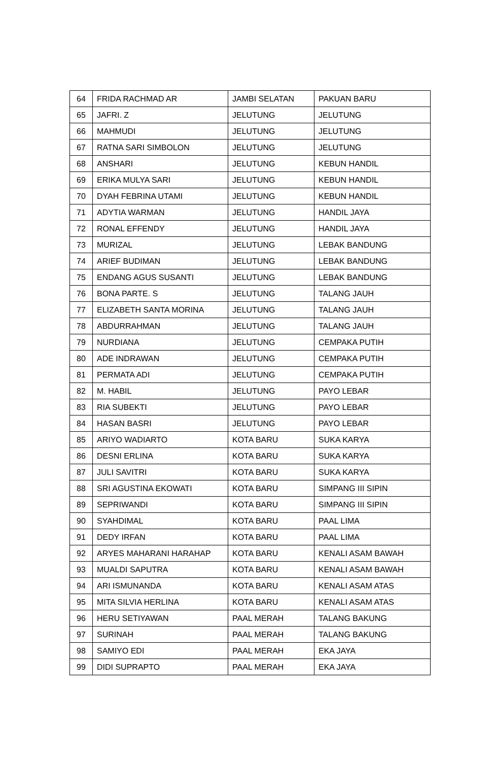| 64 | FRIDA RACHMAD AR | JAMBI SELATAN | PAKUAN BARU |
| 65 | JAFRI. Z | JELUTUNG | JELUTUNG |
| 66 | MAHMUDI | JELUTUNG | JELUTUNG |
| 67 | RATNA SARI SIMBOLON | JELUTUNG | JELUTUNG |
| 68 | ANSHARI | JELUTUNG | KEBUN HANDIL |
| 69 | ERIKA MULYA SARI | JELUTUNG | KEBUN HANDIL |
| 70 | DYAH FEBRINA UTAMI | JELUTUNG | KEBUN HANDIL |
| 71 | ADYTIA WARMAN | JELUTUNG | HANDIL JAYA |
| 72 | RONAL EFFENDY | JELUTUNG | HANDIL JAYA |
| 73 | MURIZAL | JELUTUNG | LEBAK BANDUNG |
| 74 | ARIEF BUDIMAN | JELUTUNG | LEBAK BANDUNG |
| 75 | ENDANG AGUS SUSANTI | JELUTUNG | LEBAK BANDUNG |
| 76 | BONA PARTE. S | JELUTUNG | TALANG JAUH |
| 77 | ELIZABETH SANTA MORINA | JELUTUNG | TALANG JAUH |
| 78 | ABDURRAHMAN | JELUTUNG | TALANG JAUH |
| 79 | NURDIANA | JELUTUNG | CEMPAKA PUTIH |
| 80 | ADE INDRAWAN | JELUTUNG | CEMPAKA PUTIH |
| 81 | PERMATA ADI | JELUTUNG | CEMPAKA PUTIH |
| 82 | M. HABIL | JELUTUNG | PAYO LEBAR |
| 83 | RIA SUBEKTI | JELUTUNG | PAYO LEBAR |
| 84 | HASAN BASRI | JELUTUNG | PAYO LEBAR |
| 85 | ARIYO WADIARTO | KOTA BARU | SUKA KARYA |
| 86 | DESNI ERLINA | KOTA BARU | SUKA KARYA |
| 87 | JULI SAVITRI | KOTA BARU | SUKA KARYA |
| 88 | SRI AGUSTINA EKOWATI | KOTA BARU | SIMPANG III SIPIN |
| 89 | SEPRIWANDI | KOTA BARU | SIMPANG III SIPIN |
| 90 | SYAHDIMAL | KOTA BARU | PAAL LIMA |
| 91 | DEDY IRFAN | KOTA BARU | PAAL LIMA |
| 92 | ARYES MAHARANI HARAHAP | KOTA BARU | KENALI ASAM BAWAH |
| 93 | MUALDI SAPUTRA | KOTA BARU | KENALI ASAM BAWAH |
| 94 | ARI ISMUNANDA | KOTA BARU | KENALI ASAM ATAS |
| 95 | MITA SILVIA HERLINA | KOTA BARU | KENALI ASAM ATAS |
| 96 | HERU SETIYAWAN | PAAL MERAH | TALANG BAKUNG |
| 97 | SURINAH | PAAL MERAH | TALANG BAKUNG |
| 98 | SAMIYO EDI | PAAL MERAH | EKA JAYA |
| 99 | DIDI SUPRAPTO | PAAL MERAH | EKA JAYA |